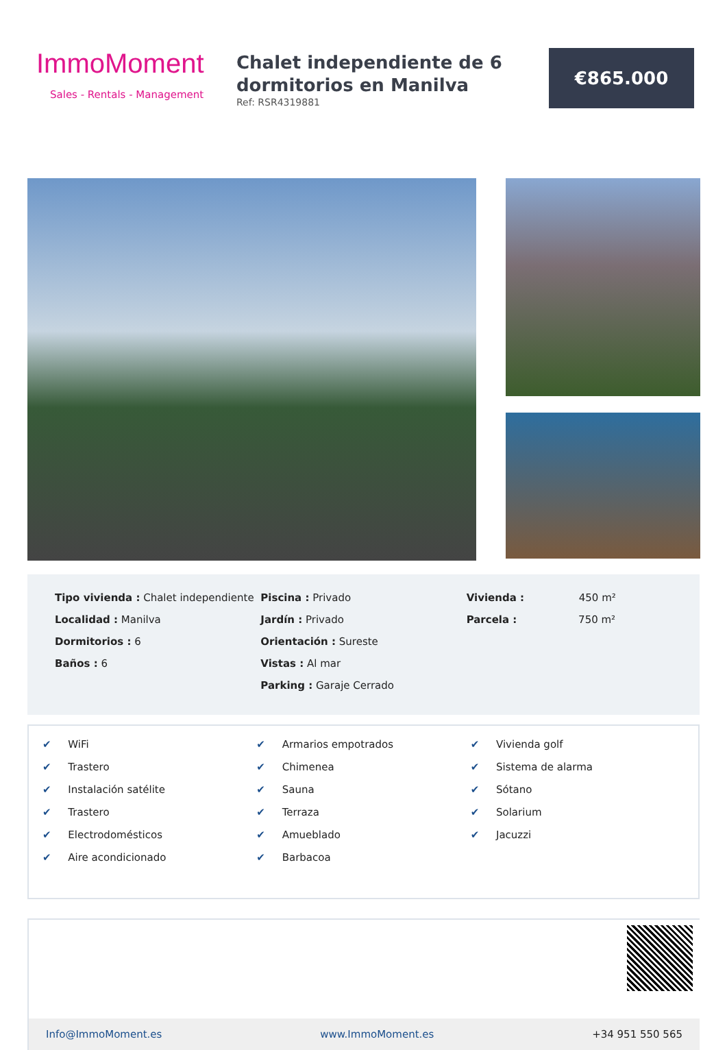ImmoMoment
Sales - Rentals - Management
Chalet independiente de 6 dormitorios en Manilva
Ref: RSR4319881
€865.000
Tipo vivienda : Chalet independiente
Localidad : Manilva
Dormitorios : 6
Baños : 6
Piscina : Privado
Jardín : Privado
Orientación : Sureste
Vistas : Al mar
Parking : Garaje Cerrado
Vivienda : 450 m²
Parcela : 750 m²
✔ WiFi
✔ Trastero
✔ Instalación satélite
✔ Trastero
✔ Electrodomésticos
✔ Aire acondicionado
✔ Armarios empotrados
✔ Chimenea
✔ Sauna
✔ Terraza
✔ Amueblado
✔ Barbacoa
✔ Vivienda golf
✔ Sistema de alarma
✔ Sótano
✔ Solarium
✔ Jacuzzi
Info@ImmoMoment.es www.ImmoMoment.es +34 951 550 565